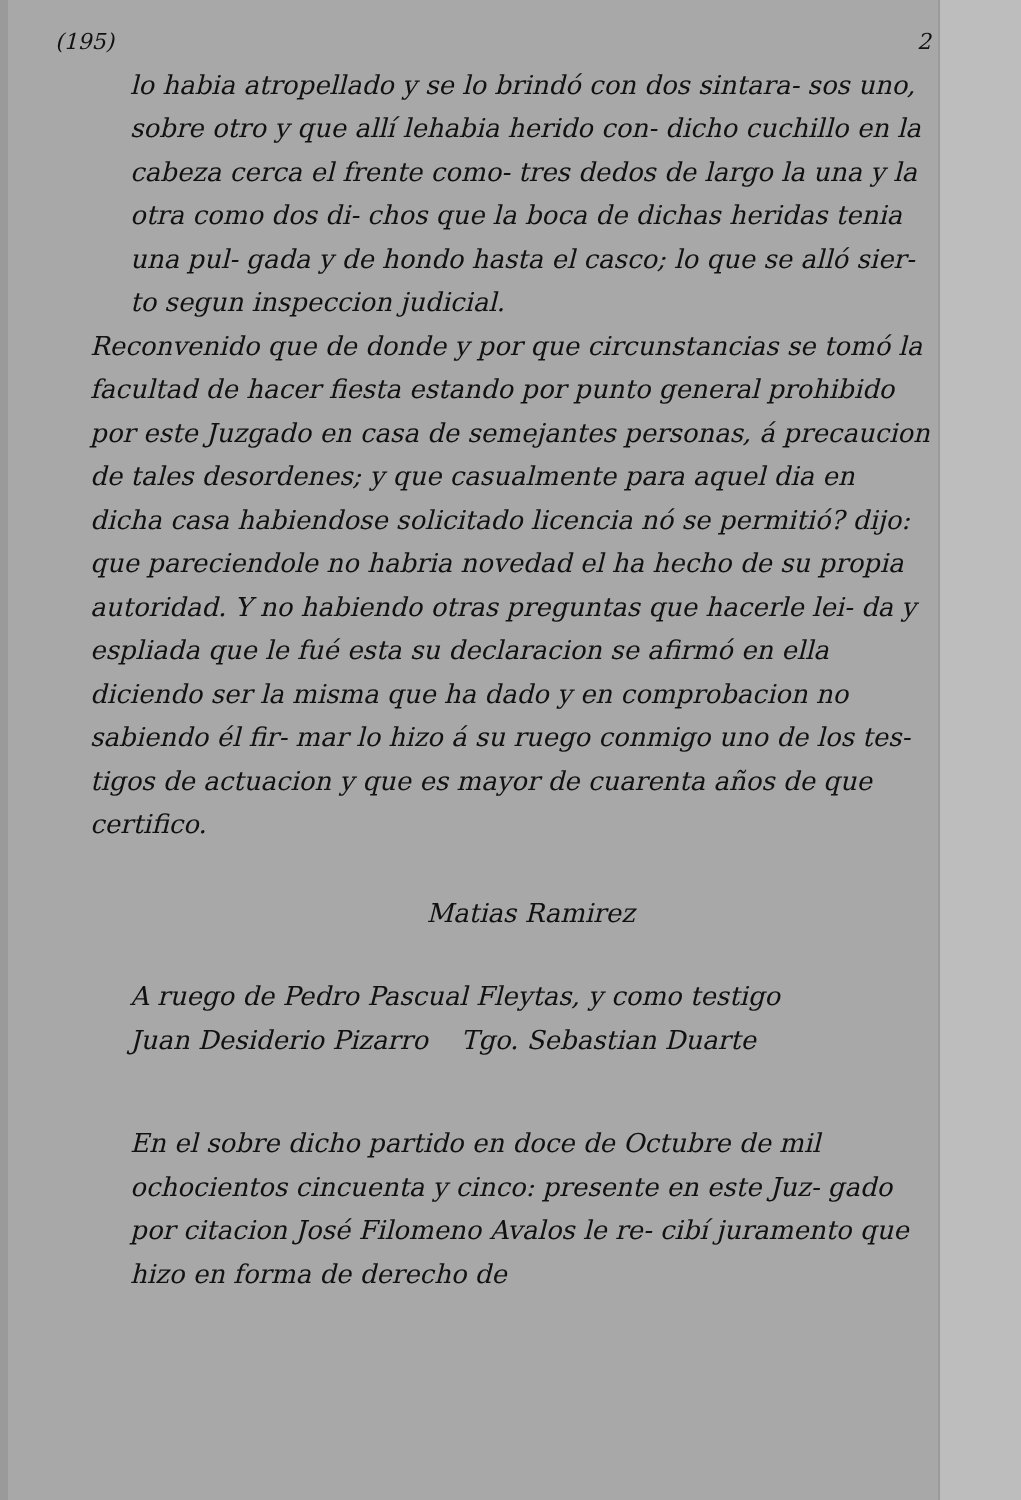(195) 2
lo habia atropellado y se lo brindó con dos sintara- sos uno, sobre otro y que allí lehabia herido con- dicho cuchillo en la cabeza cerca el frente como- tres dedos de largo la una y la otra como dos di- chos que la boca de dichas heridas tenia una pul- gada y de hondo hasta el casco; lo que se alló sier- to segun inspeccion judicial.
Reconvenido que de donde y por que circunstancias se tomó la facultad de hacer fiesta estando por punto general prohibido por este Juzgado en casa de semejantes personas, á precaucion de tales desordenes; y que casualmente para aquel dia en dicha casa habiendose solicitado licencia nó se permitió? dijo: que pareciendole no habria novedad el ha hecho de su propia autoridad. Y no habiendo otras preguntas que hacerle lei- da y espliada que le fué esta su declaracion se afirmó en ella diciendo ser la misma que ha dado y en comprobacion no sabiendo él fir- mar lo hizo á su ruego conmigo uno de los tes- tigos de actuacion y que es mayor de cuarenta años de que certifico.
Matias Ramirez
A ruego de Pedro Pascual Fleytas, y como testigo
Juan Desiderio Pizarro Tgo. Sebastian Duarte
En el sobre dicho partido en doce de Octubre de mil ochocientos cincuenta y cinco: presente en este Juz- gado por citacion José Filomeno Avalos le re- cibí juramento que hizo en forma de derecho de